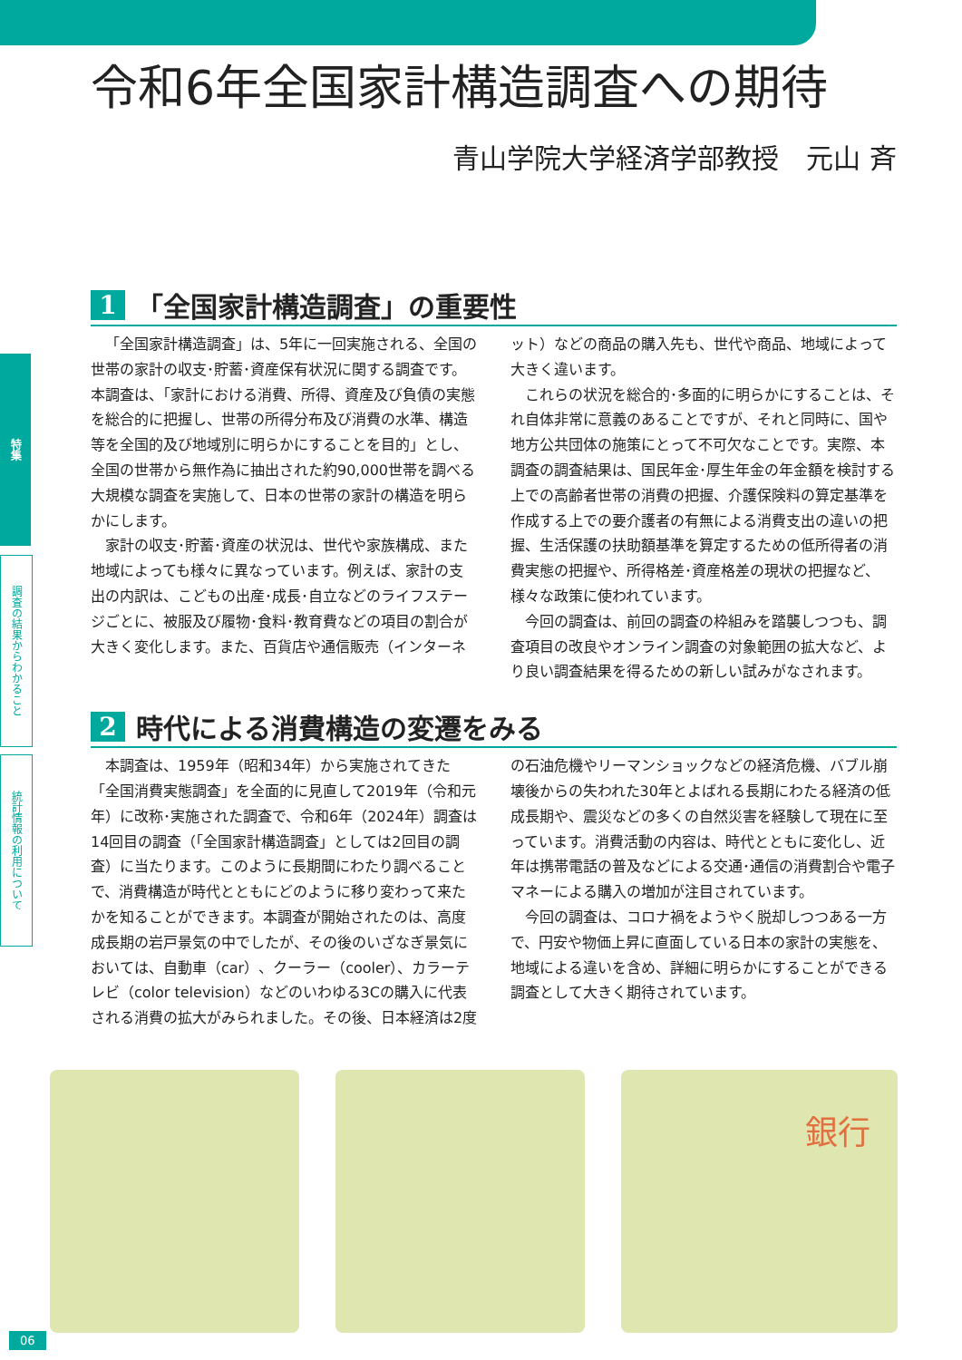特集
調査の結果からわかること
統計情報の利用について
令和6年全国家計構造調査への期待
青山学院大学経済学部教授　元山 斉
1 「全国家計構造調査」の重要性
「全国家計構造調査」は、5年に一回実施される、全国の世帯の家計の収支･貯蓄･資産保有状況に関する調査です。本調査は、「家計における消費、所得、資産及び負債の実態を総合的に把握し、世帯の所得分布及び消費の水準、構造等を全国的及び地域別に明らかにすることを目的」とし、全国の世帯から無作為に抽出された約90,000世帯を調べる大規模な調査を実施して、日本の世帯の家計の構造を明らかにします。
家計の収支･貯蓄･資産の状況は、世代や家族構成、また地域によっても様々に異なっています。例えば、家計の支出の内訳は、こどもの出産･成長･自立などのライフステージごとに、被服及び履物･食料･教育費などの項目の割合が大きく変化します。また、百貨店や通信販売（インターネット）などの商品の購入先も、世代や商品、地域によって大きく違います。
これらの状況を総合的･多面的に明らかにすることは、それ自体非常に意義のあることですが、それと同時に、国や地方公共団体の施策にとって不可欠なことです。実際、本調査の調査結果は、国民年金･厚生年金の年金額を検討する上での高齢者世帯の消費の把握、介護保険料の算定基準を作成する上での要介護者の有無による消費支出の違いの把握、生活保護の扶助額基準を算定するための低所得者の消費実態の把握や、所得格差･資産格差の現状の把握など、様々な政策に使われています。
今回の調査は、前回の調査の枠組みを踏襲しつつも、調査項目の改良やオンライン調査の対象範囲の拡大など、より良い調査結果を得るための新しい試みがなされます。
2 時代による消費構造の変遷をみる
本調査は、1959年（昭和34年）から実施されてきた「全国消費実態調査」を全面的に見直して2019年（令和元年）に改称･実施された調査で、令和6年（2024年）調査は14回目の調査（「全国家計構造調査」としては2回目の調査）に当たります。このように長期間にわたり調べることで、消費構造が時代とともにどのように移り変わって来たかを知ることができます。本調査が開始されたのは、高度成長期の岩戸景気の中でしたが、その後のいざなぎ景気においては、自動車（car）、クーラー（cooler）、カラーテレビ（color television）などのいわゆる3Cの購入に代表される消費の拡大がみられました。その後、日本経済は2度の石油危機やリーマンショックなどの経済危機、バブル崩壊後からの失われた30年とよばれる長期にわたる経済の低成長期や、震災などの多くの自然災害を経験して現在に至っています。消費活動の内容は、時代とともに変化し、近年は携帯電話の普及などによる交通･通信の消費割合や電子マネーによる購入の増加が注目されています。
今回の調査は、コロナ禍をようやく脱却しつつある一方で、円安や物価上昇に直面している日本の家計の実態を、地域による違いを含め、詳細に明らかにすることができる調査として大きく期待されています。
銀行
06